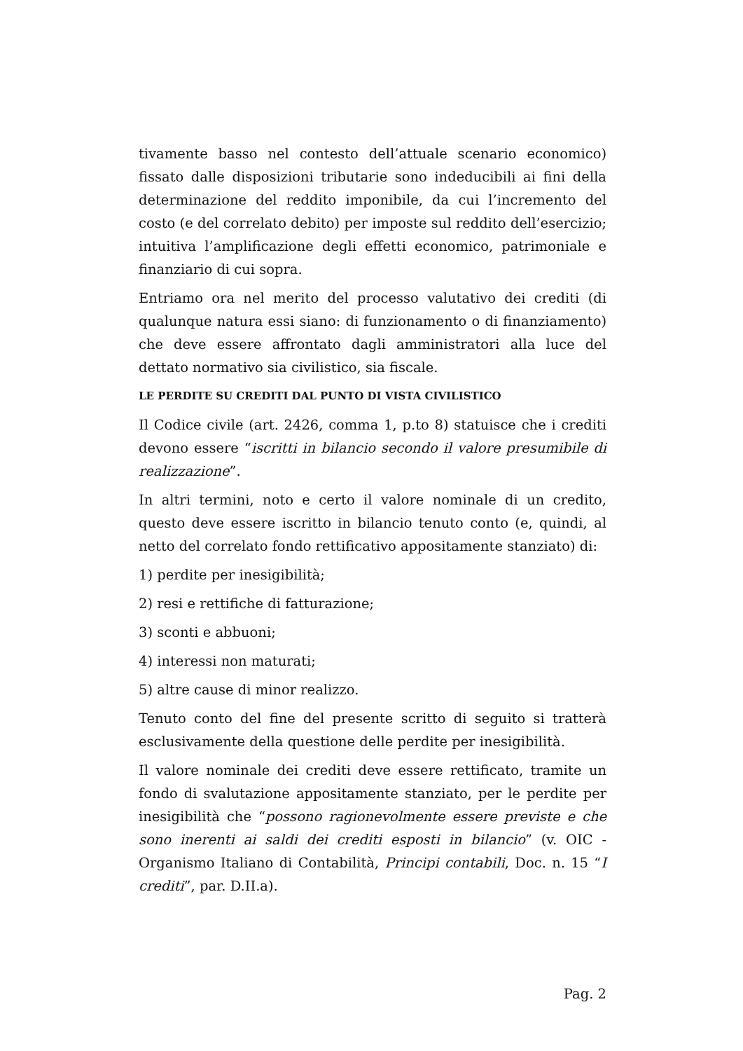tivamente basso nel contesto dell’attuale scenario economico) fissato dalle disposizioni tributarie sono indeducibili ai fini della determinazione del reddito imponibile, da cui l’incremento del costo (e del correlato debito) per imposte sul reddito dell’esercizio; intuitiva l’amplificazione degli effetti economico, patrimoniale e finanziario di cui sopra.
Entriamo ora nel merito del processo valutativo dei crediti (di qualunque natura essi siano: di funzionamento o di finanziamento) che deve essere affrontato dagli amministratori alla luce del dettato normativo sia civilistico, sia fiscale.
LE PERDITE SU CREDITI DAL PUNTO DI VISTA CIVILISTICO
Il Codice civile (art. 2426, comma 1, p.to 8) statuisce che i crediti devono essere “iscritti in bilancio secondo il valore presumibile di realizzazione”.
In altri termini, noto e certo il valore nominale di un credito, questo deve essere iscritto in bilancio tenuto conto (e, quindi, al netto del correlato fondo rettificativo appositamente stanziato) di:
1) perdite per inesigibilità;
2) resi e rettifiche di fatturazione;
3) sconti e abbuoni;
4) interessi non maturati;
5) altre cause di minor realizzo.
Tenuto conto del fine del presente scritto di seguito si tratterà esclusivamente della questione delle perdite per inesigibilità.
Il valore nominale dei crediti deve essere rettificato, tramite un fondo di svalutazione appositamente stanziato, per le perdite per inesigibilità che “possono ragionevolmente essere previste e che sono inerenti ai saldi dei crediti esposti in bilancio” (v. OIC - Organismo Italiano di Contabilità, Principi contabili, Doc. n. 15 “I crediti”, par. D.II.a).
Pag. 2